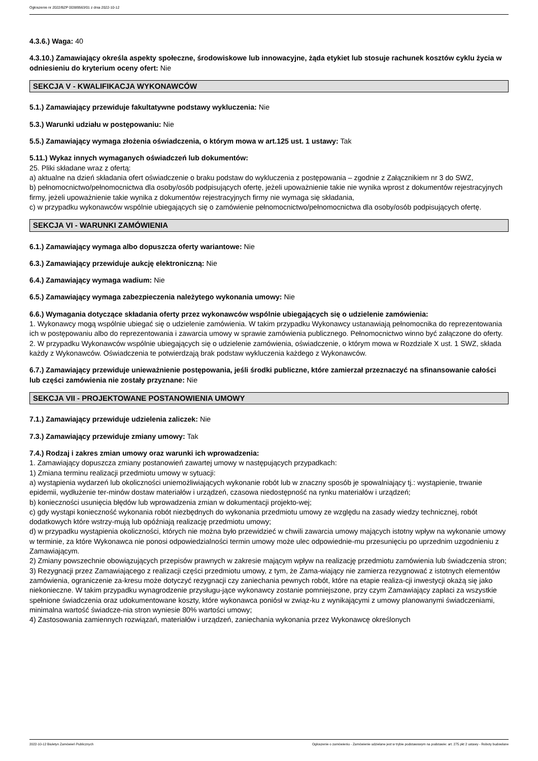Ogłoszenie nr 2022/BZP 00389563/01 z dnia 2022-10-12
4.3.6.) Waga: 40
4.3.10.) Zamawiający określa aspekty społeczne, środowiskowe lub innowacyjne, żąda etykiet lub stosuje rachunek kosztów cyklu życia w odniesieniu do kryterium oceny ofert: Nie
SEKCJA V - KWALIFIKACJA WYKONAWCÓW
5.1.) Zamawiający przewiduje fakultatywne podstawy wykluczenia: Nie
5.3.) Warunki udziału w postępowaniu: Nie
5.5.) Zamawiający wymaga złożenia oświadczenia, o którym mowa w art.125 ust. 1 ustawy: Tak
5.11.) Wykaz innych wymaganych oświadczeń lub dokumentów:
25. Pliki składane wraz z ofertą:
a) aktualne na dzień składania ofert oświadczenie o braku podstaw do wykluczenia z postępowania – zgodnie z Załącznikiem nr 3 do SWZ,
b) pełnomocnictwo/pełnomocnictwa dla osoby/osób podpisujących ofertę, jeżeli upoważnienie takie nie wynika wprost z dokumentów rejestracyjnych firmy, jeżeli upoważnienie takie wynika z dokumentów rejestracyjnych firmy nie wymaga się składania,
c) w przypadku wykonawców wspólnie ubiegających się o zamówienie pełnomocnictwo/pełnomocnictwa dla osoby/osób podpisujących ofertę.
SEKCJA VI - WARUNKI ZAMÓWIENIA
6.1.) Zamawiający wymaga albo dopuszcza oferty wariantowe: Nie
6.3.) Zamawiający przewiduje aukcję elektroniczną: Nie
6.4.) Zamawiający wymaga wadium: Nie
6.5.) Zamawiający wymaga zabezpieczenia należytego wykonania umowy: Nie
6.6.) Wymagania dotyczące składania oferty przez wykonawców wspólnie ubiegających się o udzielenie zamówienia:
1. Wykonawcy mogą wspólnie ubiegać się o udzielenie zamówienia. W takim przypadku Wykonawcy ustanawiają pełnomocnika do reprezentowania ich w postępowaniu albo do reprezentowania i zawarcia umowy w sprawie zamówienia publicznego. Pełnomocnictwo winno być załączone do oferty.
2. W przypadku Wykonawców wspólnie ubiegających się o udzielenie zamówienia, oświadczenie, o którym mowa w Rozdziale X ust. 1 SWZ, składa każdy z Wykonawców. Oświadczenia te potwierdzają brak podstaw wykluczenia każdego z Wykonawców.
6.7.) Zamawiający przewiduje unieważnienie postępowania, jeśli środki publiczne, które zamierzał przeznaczyć na sfinansowanie całości lub części zamówienia nie zostały przyznane: Nie
SEKCJA VII - PROJEKTOWANE POSTANOWIENIA UMOWY
7.1.) Zamawiający przewiduje udzielenia zaliczek: Nie
7.3.) Zamawiający przewiduje zmiany umowy: Tak
7.4.) Rodzaj i zakres zmian umowy oraz warunki ich wprowadzenia:
1. Zamawiający dopuszcza zmiany postanowień zawartej umowy w następujących przypadkach:
1) Zmiana terminu realizacji przedmiotu umowy w sytuacji:
a) wystąpienia wydarzeń lub okoliczności uniemożliwiających wykonanie robót lub w znaczny sposób je spowalniający tj.: wystąpienie, trwanie epidemii, wydłużenie ter-minów dostaw materiałów i urządzeń, czasowa niedostępność na rynku materiałów i urządzeń;
b) konieczności usunięcia błędów lub wprowadzenia zmian w dokumentacji projekto-wej;
c) gdy wystąpi konieczność wykonania robót niezbędnych do wykonania przedmiotu umowy ze względu na zasady wiedzy technicznej, robót dodatkowych które wstrzy-mują lub opóźniają realizację przedmiotu umowy;
d) w przypadku wystąpienia okoliczności, których nie można było przewidzieć w chwili zawarcia umowy mających istotny wpływ na wykonanie umowy w terminie, za które Wykonawca nie ponosi odpowiedzialności termin umowy może ulec odpowiednie-mu przesunięciu po uprzednim uzgodnieniu z Zamawiającym.
2) Zmiany powszechnie obowiązujących przepisów prawnych w zakresie mającym wpływ na realizację przedmiotu zamówienia lub świadczenia stron;
3) Rezygnacji przez Zamawiającego z realizacji części przedmiotu umowy, z tym, że Zama-wiający nie zamierza rezygnować z istotnych elementów zamówienia, ograniczenie za-kresu może dotyczyć rezygnacji czy zaniechania pewnych robót, które na etapie realiza-cji inwestycji okażą się jako niekonieczne. W takim przypadku wynagrodzenie przysługu-jące wykonawcy zostanie pomniejszone, przy czym Zamawiający zapłaci za wszystkie spełnione świadczenia oraz udokumentowane koszty, które wykonawca poniósł w związ-ku z wynikającymi z umowy planowanymi świadczeniami, minimalna wartość świadcze-nia stron wyniesie 80% wartości umowy;
4) Zastosowania zamiennych rozwiązań, materiałów i urządzeń, zaniechania wykonania przez Wykonawcę określonych
2022-10-12 Biuletyn Zamówień Publicznych Ogłoszenie o zamówieniu - Zamówienie udzielane jest w trybie podstawowym na podstawie: art. 275 pkt 2 ustawy - Roboty budowlane